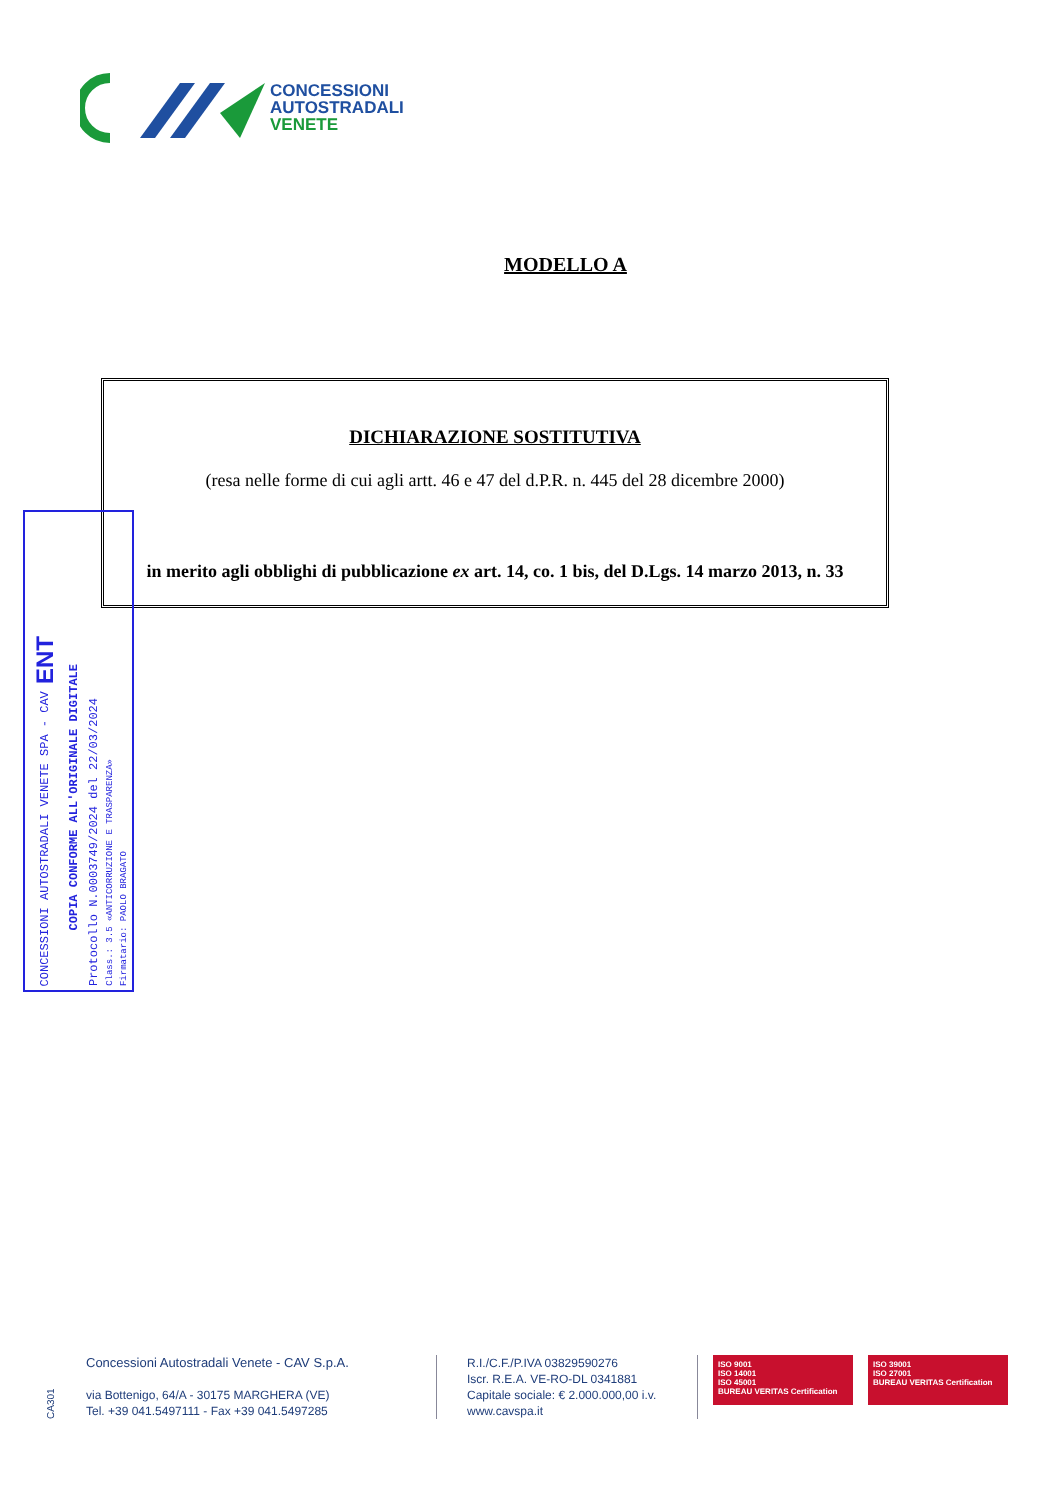CONCESSIONI
AUTOSTRADALI
VENETE
MODELLO A
DICHIARAZIONE SOSTITUTIVA
(resa nelle forme di cui agli artt. 46 e 47 del d.P.R. n. 445 del 28 dicembre 2000)
in merito agli obblighi di pubblicazione ex art. 14, co. 1 bis, del D.Lgs. 14 marzo 2013, n. 33
CONCESSIONI AUTOSTRADALI VENETE SPA - CAV ENT
COPIA CONFORME ALL'ORIGINALE DIGITALE
Protocollo N.0003749/2024 del 22/03/2024
Class.: 3.5 «ANTICORRUZIONE E TRASPARENZA»
Firmatario: PAOLO BRAGATO
CA301
Concessioni Autostradali Venete - CAV S.p.A.
via Bottenigo, 64/A - 30175 MARGHERA (VE)
Tel. +39 041.5497111 - Fax +39 041.5497285
R.I./C.F./P.IVA 03829590276
Iscr. R.E.A. VE-RO-DL 0341881
Capitale sociale: € 2.000.000,00 i.v.
www.cavspa.it
ISO 9001
ISO 14001
ISO 45001
BUREAU VERITAS Certification
ISO 39001
ISO 27001
BUREAU VERITAS Certification